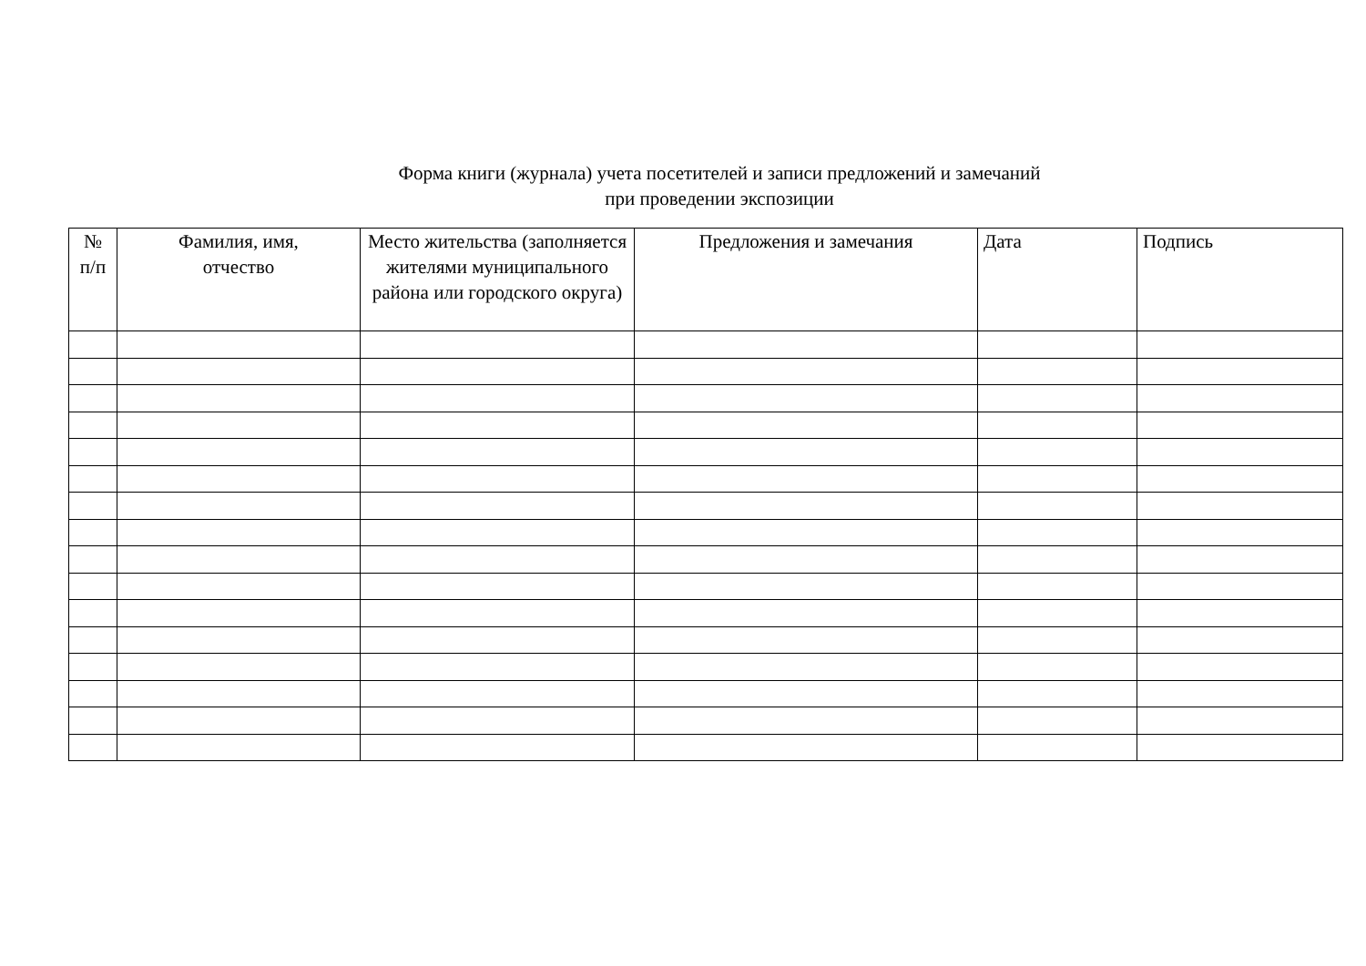Форма книги (журнала) учета посетителей и записи предложений и замечаний
при проведении экспозиции
| № п/п | Фамилия, имя, отчество | Место жительства (заполняется жителями муниципального района или городского округа) | Предложения и замечания | Дата | Подпись |
| --- | --- | --- | --- | --- | --- |